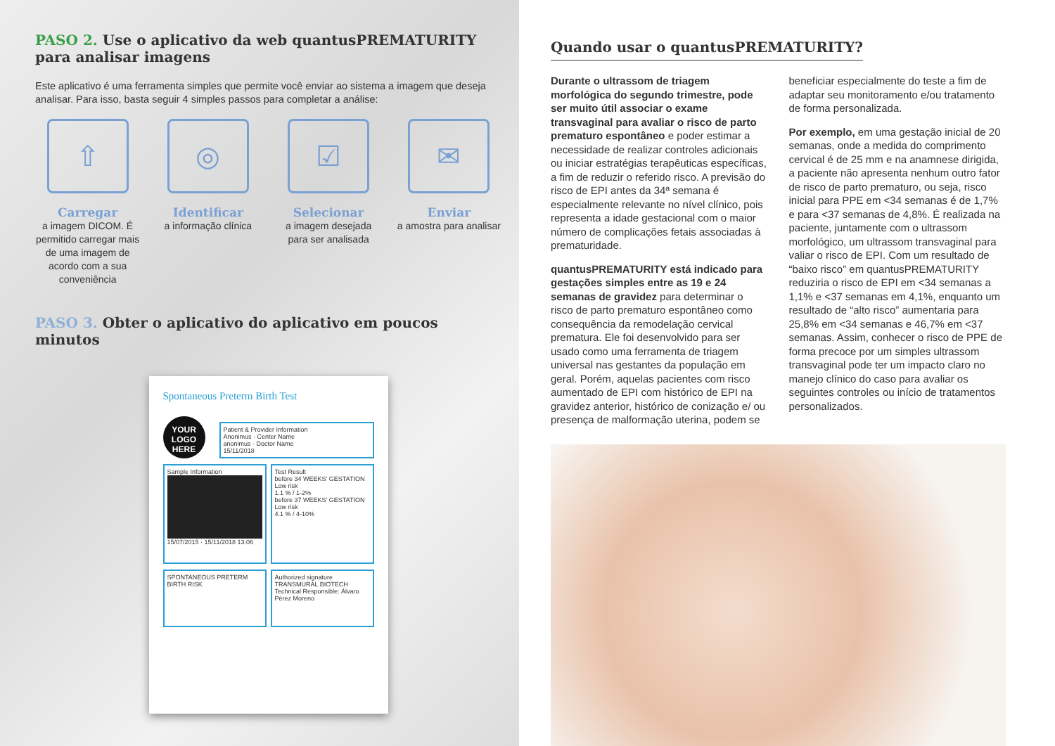PASO 2. Use o aplicativo da web quantusPREMATURITY para analisar imagens
Este aplicativo é uma ferramenta simples que permite você enviar ao sistema a imagem que deseja analisar. Para isso, basta seguir 4 simples passos para completar a análise:
⇧
Carregar
a imagem DICOM. É permitido carregar mais de uma imagem de acordo com a sua conveniência
◎
Identificar
a informação clínica
☑
Selecionar
a imagem desejada para ser analisada
✉
Enviar
a amostra para analisar
PASO 3. Obter o aplicativo do aplicativo em poucos minutos
Spontaneous Preterm Birth Test
YOUR LOGO HERE
Patient & Provider Information
Anonimus · Center Name
anonimus · Doctor Name
15/11/2018
Sample Information
15/07/2015 · 15/11/2018 13:06
Test Result
before 34 WEEKS' GESTATION
Low risk
1.1 % / 1-2%
before 37 WEEKS' GESTATION
Low risk
4.1 % / 4-10%
SPONTANEOUS PRETERM BIRTH RISK
Authorized signature
TRANSMURAL BIOTECH
Technical Responsible: Álvaro Pérez Moreno
Quando usar o quantusPREMATURITY?
Durante o ultrassom de triagem morfológica do segundo trimestre, pode ser muito útil associar o exame transvaginal para avaliar o risco de parto prematuro espontâneo e poder estimar a necessidade de realizar controles adicionais ou iniciar estratégias terapêuticas específicas, a fim de reduzir o referido risco. A previsão do risco de EPI antes da 34ª semana é especialmente relevante no nível clínico, pois representa a idade gestacional com o maior número de complicações fetais associadas à prematuridade.
quantusPREMATURITY está indicado para gestações simples entre as 19 e 24 semanas de gravidez para determinar o risco de parto prematuro espontâneo como consequência da remodelação cervical prematura. Ele foi desenvolvido para ser usado como uma ferramenta de triagem universal nas gestantes da população em geral. Porém, aquelas pacientes com risco aumentado de EPI com histórico de EPI na gravidez anterior, histórico de conização e/ ou presença de malformação uterina, podem se beneficiar especialmente do teste a fim de adaptar seu monitoramento e/ou tratamento de forma personalizada.
Por exemplo, em uma gestação inicial de 20 semanas, onde a medida do comprimento cervical é de 25 mm e na anamnese dirigida, a paciente não apresenta nenhum outro fator de risco de parto prematuro, ou seja, risco inicial para PPE em <34 semanas é de 1,7% e para <37 semanas de 4,8%. É realizada na paciente, juntamente com o ultrassom morfológico, um ultrassom transvaginal para valiar o risco de EPI. Com um resultado de “baixo risco” em quantusPREMATURITY reduziria o risco de EPI em <34 semanas a 1,1% e <37 semanas em 4,1%, enquanto um resultado de “alto risco” aumentaria para 25,8% em <34 semanas e 46,7% em <37 semanas. Assim, conhecer o risco de PPE de forma precoce por um simples ultrassom transvaginal pode ter um impacto claro no manejo clínico do caso para avaliar os seguintes controles ou início de tratamentos personalizados.